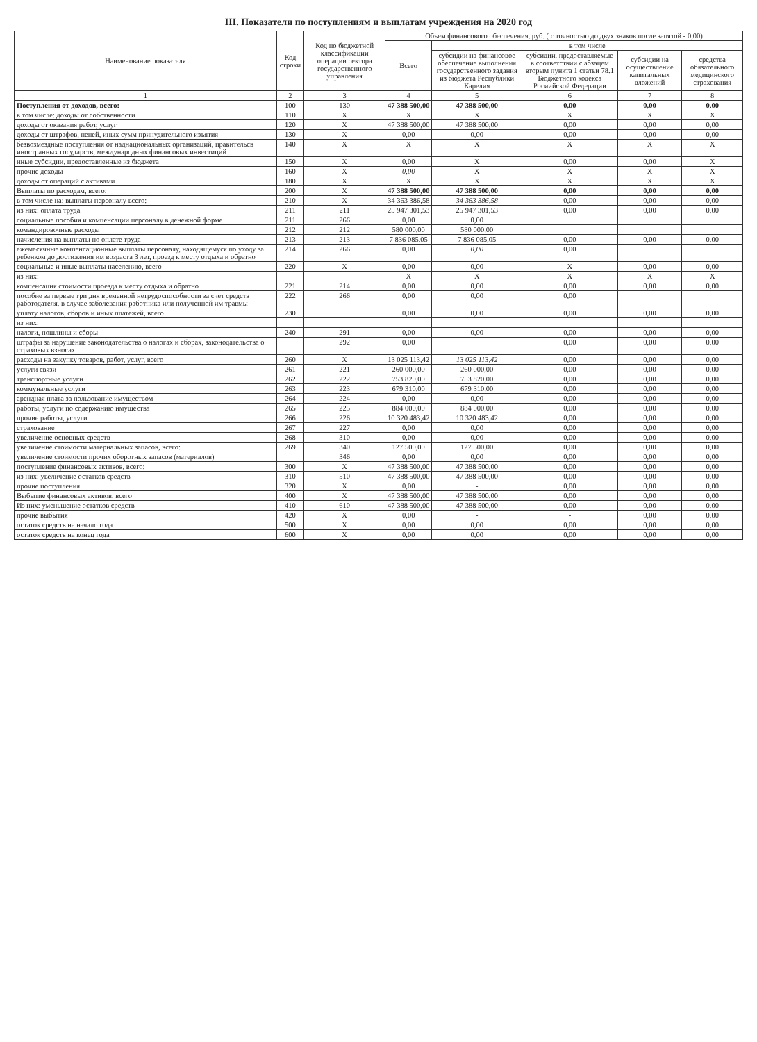III. Показатели по поступлениям и выплатам учреждения на 2020 год
| Наименование показателя | Код строки | Код по бюджетной классификации операции сектора государственного управления | Объем финансового обеспечения, руб. ( с точностью до двух знаков после запятой - 0,00) | | | | |
| --- | --- | --- | --- | --- | --- | --- | --- |
| | | | Всего | в том числе | | | |
| | | | | субсидии на финансовое обеспечение выполнения государственного задания из бюджета Республики Карелия | субсидии, предоставляемые в соответствии с абзацем вторым пункта 1 статьи 78.1 Бюджетного кодекса Росиийской Федерации | субсидии на осуществление капитальных вложений | средства обязательного медицинского страхования |
| 1 | 2 | 3 | 4 | 5 | 6 | 7 | 8 |
| Поступления от доходов, всего: | 100 | 130 | 47 388 500,00 | 47 388 500,00 | 0,00 | 0,00 | 0,00 |
| в том числе: доходы от собственности | 110 | X | X | X | X | X | X |
| доходы от оказания работ, услуг | 120 | X | 47 388 500,00 | 47 388 500,00 | 0,00 | 0,00 | 0,00 |
| доходы от штрафов, пеней, иных сумм принудительного изъятия | 130 | X | 0,00 | 0,00 | 0,00 | 0,00 | 0,00 |
| безвозмездные поступления от наднациональных организаций, правительсв иностранных государств, международных финансовых инвестиций | 140 | X | X | X | X | X | X |
| иные субсидии, предоставленные из бюджета | 150 | X | 0,00 | X | 0,00 | 0,00 | X |
| прочие доходы | 160 | X | 0,00 | X | X | X | X |
| доходы от операций с активами | 180 | X | X | X | X | X | X |
| Выплаты по расходам, всего: | 200 | X | 47 388 500,00 | 47 388 500,00 | 0,00 | 0,00 | 0,00 |
| в том числе на: выплаты персоналу всего: | 210 | X | 34 363 386,58 | 34 363 386,58 | 0,00 | 0,00 | 0,00 |
| из них: оплата труда | 211 | 211 | 25 947 301,53 | 25 947 301,53 | 0,00 | 0,00 | 0,00 |
| социальные пособия и компенсации персоналу в денежной форме | 211 | 266 | 0,00 | 0,00 | | | |
| командировочные расходы | 212 | 212 | 580 000,00 | 580 000,00 | | | |
| начисления на выплаты по оплате труда | 213 | 213 | 7 836 085,05 | 7 836 085,05 | 0,00 | 0,00 | 0,00 |
| ежемесячные компенсационные выплаты персоналу, находящемуся по уходу за ребенком до достижения им возраста 3 лет, проезд к месту отдыха и обратно | 214 | 266 | 0,00 | 0,00 | 0,00 | | |
| социальные и иные выплаты населению, всего | 220 | X | 0,00 | 0,00 | X | 0,00 | 0,00 |
| из них: | | | X | X | X | X | X |
| компенсация стоимости проезда к месту отдыха и обратно | 221 | 214 | 0,00 | 0,00 | 0,00 | 0,00 | 0,00 |
| пособие за первые три дня временной нетрудоспособности за счет средств работодателя, в случае заболевания работника или полученной им травмы | 222 | 266 | 0,00 | 0,00 | 0,00 | | |
| уплату налогов, сборов и иных платежей, всего | 230 | | 0,00 | 0,00 | 0,00 | 0,00 | 0,00 |
| из них: | | | | | | | |
| налоги, пошлины и сборы | 240 | 291 | 0,00 | 0,00 | 0,00 | 0,00 | 0,00 |
| штрафы за нарушение законодательства о налогах и сборах, законодательства о страховых взносах | | 292 | 0,00 | | 0,00 | 0,00 | 0,00 |
| расходы на закупку товаров, работ, услуг, всего | 260 | X | 13 025 113,42 | 13 025 113,42 | 0,00 | 0,00 | 0,00 |
| услуги связи | 261 | 221 | 260 000,00 | 260 000,00 | 0,00 | 0,00 | 0,00 |
| транспортные услуги | 262 | 222 | 753 820,00 | 753 820,00 | 0,00 | 0,00 | 0,00 |
| коммунальные услуги | 263 | 223 | 679 310,00 | 679 310,00 | 0,00 | 0,00 | 0,00 |
| арендная плата за пользование имуществом | 264 | 224 | 0,00 | 0,00 | 0,00 | 0,00 | 0,00 |
| работы, услуги по содержанию имущества | 265 | 225 | 884 000,00 | 884 000,00 | 0,00 | 0,00 | 0,00 |
| прочие работы, услуги | 266 | 226 | 10 320 483,42 | 10 320 483,42 | 0,00 | 0,00 | 0,00 |
| страхование | 267 | 227 | 0,00 | 0,00 | 0,00 | 0,00 | 0,00 |
| увеличение основных средств | 268 | 310 | 0,00 | 0,00 | 0,00 | 0,00 | 0,00 |
| увеличение стоимости материальных запасов, всего: | 269 | 340 | 127 500,00 | 127 500,00 | 0,00 | 0,00 | 0,00 |
| увеличение стоимости прочих оборотных запасов (материалов) | | 346 | 0,00 | 0,00 | 0,00 | 0,00 | 0,00 |
| поступление финансовых активов, всего: | 300 | X | 47 388 500,00 | 47 388 500,00 | 0,00 | 0,00 | 0,00 |
| из них: увеличение остатков средств | 310 | 510 | 47 388 500,00 | 47 388 500,00 | 0,00 | 0,00 | 0,00 |
| прочие поступления | 320 | X | 0,00 | - | 0,00 | 0,00 | 0,00 |
| Выбытие финансовых активов, всего | 400 | X | 47 388 500,00 | 47 388 500,00 | 0,00 | 0,00 | 0,00 |
| Из них: уменьшение остатков средств | 410 | 610 | 47 388 500,00 | 47 388 500,00 | 0,00 | 0,00 | 0,00 |
| прочие выбытия | 420 | X | 0,00 | - | - | 0,00 | 0,00 |
| остаток средств на начало года | 500 | X | 0,00 | 0,00 | 0,00 | 0,00 | 0,00 |
| остаток средств на конец года | 600 | X | 0,00 | 0,00 | 0,00 | 0,00 | 0,00 |